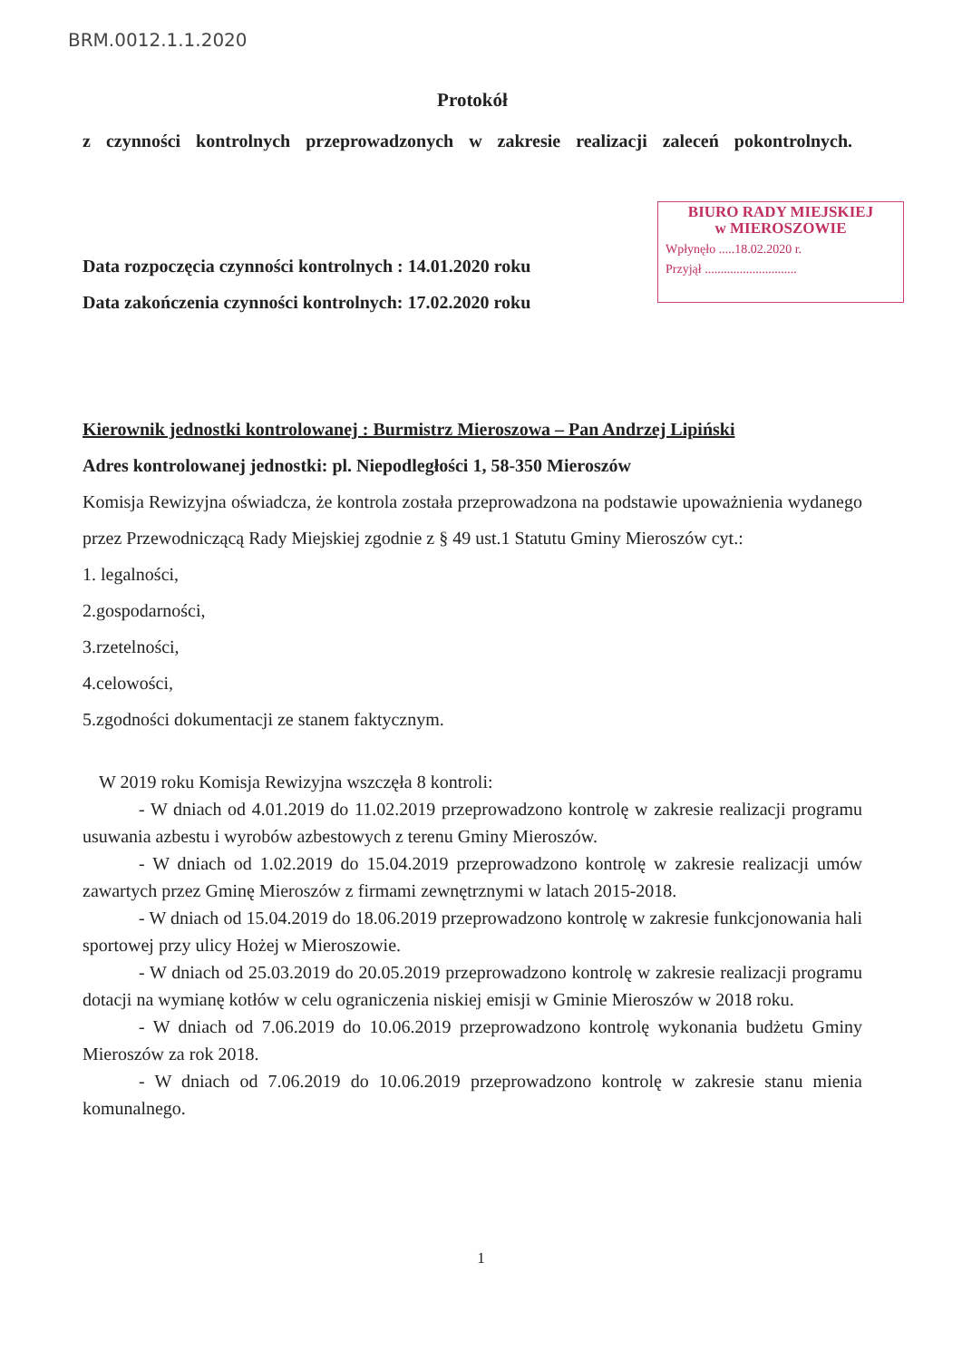BRM.0012.1.1.2020
BIURO RADY MIEJSKIEJ
w MIEROSZOWIE
Wpłynęło .....18.02.2020 r.
Przyjął .............................
Protokół
z czynności kontrolnych przeprowadzonych w zakresie realizacji zaleceń pokontrolnych.
Data rozpoczęcia czynności kontrolnych : 14.01.2020 roku
Data zakończenia czynności kontrolnych: 17.02.2020 roku
Kierownik jednostki kontrolowanej : Burmistrz Mieroszowa – Pan Andrzej Lipiński
Adres kontrolowanej jednostki: pl. Niepodległości 1, 58-350 Mieroszów
Komisja Rewizyjna oświadcza, że kontrola została przeprowadzona na podstawie upoważnienia wydanego przez Przewodniczącą Rady Miejskiej zgodnie z § 49 ust.1 Statutu Gminy Mieroszów cyt.:
1. legalności,
2.gospodarności,
3.rzetelności,
4.celowości,
5.zgodności dokumentacji ze stanem faktycznym.
W 2019 roku Komisja Rewizyjna wszczęła 8 kontroli:
- W dniach od 4.01.2019 do 11.02.2019 przeprowadzono kontrolę w zakresie realizacji programu usuwania azbestu i wyrobów azbestowych z terenu Gminy Mieroszów.
- W dniach od 1.02.2019 do 15.04.2019 przeprowadzono kontrolę w zakresie realizacji umów zawartych przez Gminę Mieroszów z firmami zewnętrznymi w latach 2015-2018.
- W dniach od 15.04.2019 do 18.06.2019 przeprowadzono kontrolę w zakresie funkcjonowania hali sportowej przy ulicy Hożej w Mieroszowie.
- W dniach od 25.03.2019 do 20.05.2019 przeprowadzono kontrolę w zakresie realizacji programu dotacji na wymianę kotłów w celu ograniczenia niskiej emisji w Gminie Mieroszów w 2018 roku.
- W dniach od 7.06.2019 do 10.06.2019 przeprowadzono kontrolę wykonania budżetu Gminy Mieroszów za rok 2018.
- W dniach od 7.06.2019 do 10.06.2019 przeprowadzono kontrolę w zakresie stanu mienia komunalnego.
1